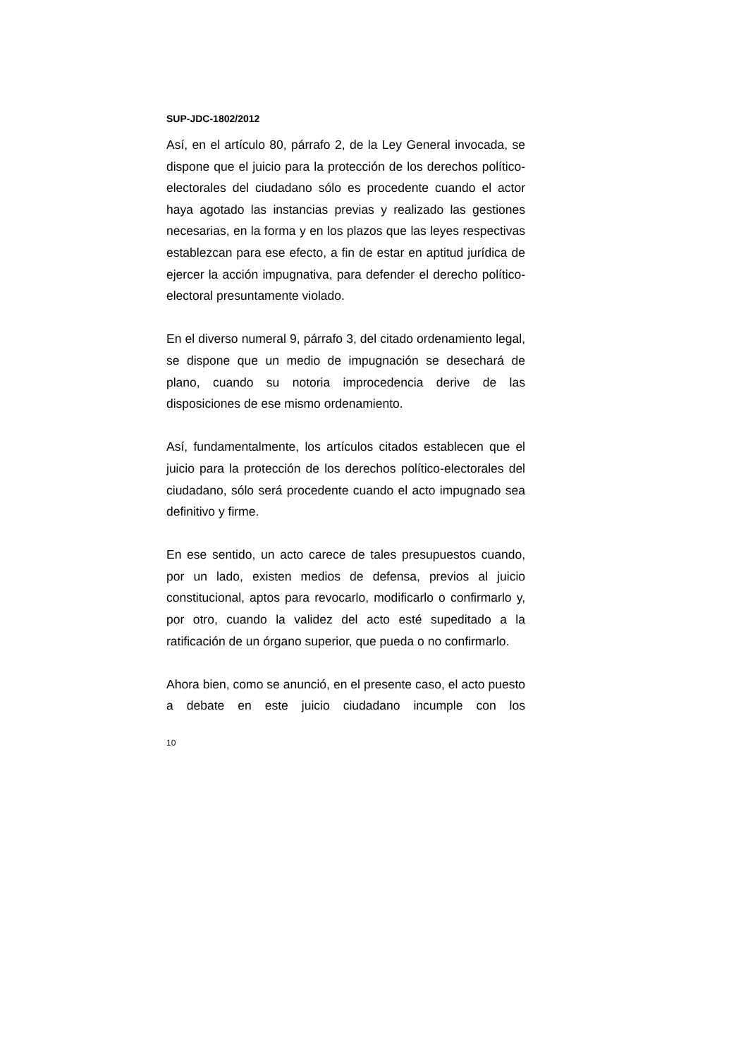SUP-JDC-1802/2012
Así, en el artículo 80, párrafo 2, de la Ley General invocada, se dispone que el juicio para la protección de los derechos político-electorales del ciudadano sólo es procedente cuando el actor haya agotado las instancias previas y realizado las gestiones necesarias, en la forma y en los plazos que las leyes respectivas establezcan para ese efecto, a fin de estar en aptitud jurídica de ejercer la acción impugnativa, para defender el derecho político-electoral presuntamente violado.
En el diverso numeral 9, párrafo 3, del citado ordenamiento legal, se dispone que un medio de impugnación se desechará de plano, cuando su notoria improcedencia derive de las disposiciones de ese mismo ordenamiento.
Así, fundamentalmente, los artículos citados establecen que el juicio para la protección de los derechos político-electorales del ciudadano, sólo será procedente cuando el acto impugnado sea definitivo y firme.
En ese sentido, un acto carece de tales presupuestos cuando, por un lado, existen medios de defensa, previos al juicio constitucional, aptos para revocarlo, modificarlo o confirmarlo y, por otro, cuando la validez del acto esté supeditado a la ratificación de un órgano superior, que pueda o no confirmarlo.
Ahora bien, como se anunció, en el presente caso, el acto puesto a debate en este juicio ciudadano incumple con los
10